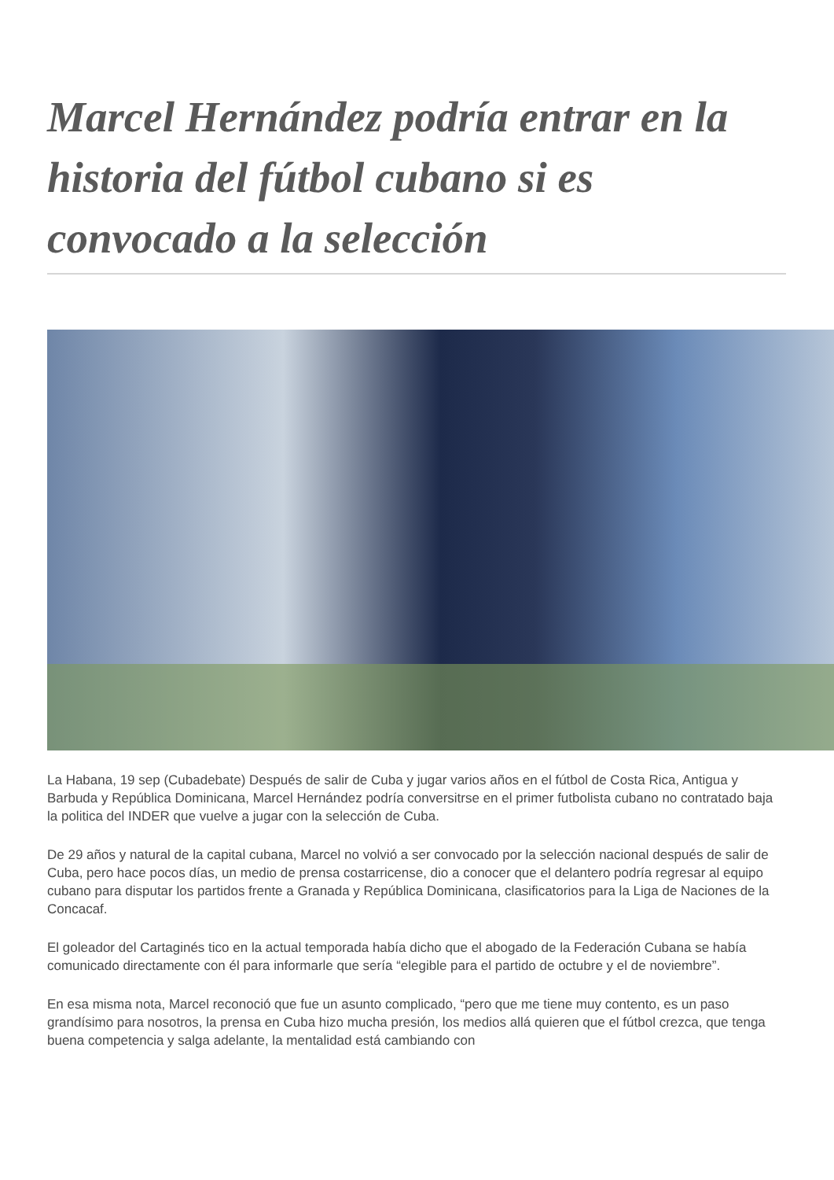Marcel Hernández podría entrar en la historia del fútbol cubano si es convocado a la selección
La Habana, 19 sep (Cubadebate) Después de salir de Cuba y jugar varios años en el fútbol de Costa Rica, Antigua y Barbuda y República Dominicana, Marcel Hernández podría conversitrse en el primer futbolista cubano no contratado baja la politica del INDER que vuelve a jugar con la selección de Cuba.
De 29 años y natural de la capital cubana, Marcel no volvió a ser convocado por la selección nacional después de salir de Cuba, pero hace pocos días, un medio de prensa costarricense, dio a conocer que el delantero podría regresar al equipo cubano para disputar los partidos frente a Granada y República Dominicana, clasificatorios para la Liga de Naciones de la Concacaf.
El goleador del Cartaginés tico en la actual temporada había dicho que el abogado de la Federación Cubana se había comunicado directamente con él para informarle que sería “elegible para el partido de octubre y el de noviembre”.
En esa misma nota, Marcel reconoció que fue un asunto complicado, “pero que me tiene muy contento, es un paso grandísimo para nosotros, la prensa en Cuba hizo mucha presión, los medios allá quieren que el fútbol crezca, que tenga buena competencia y salga adelante, la mentalidad está cambiando con